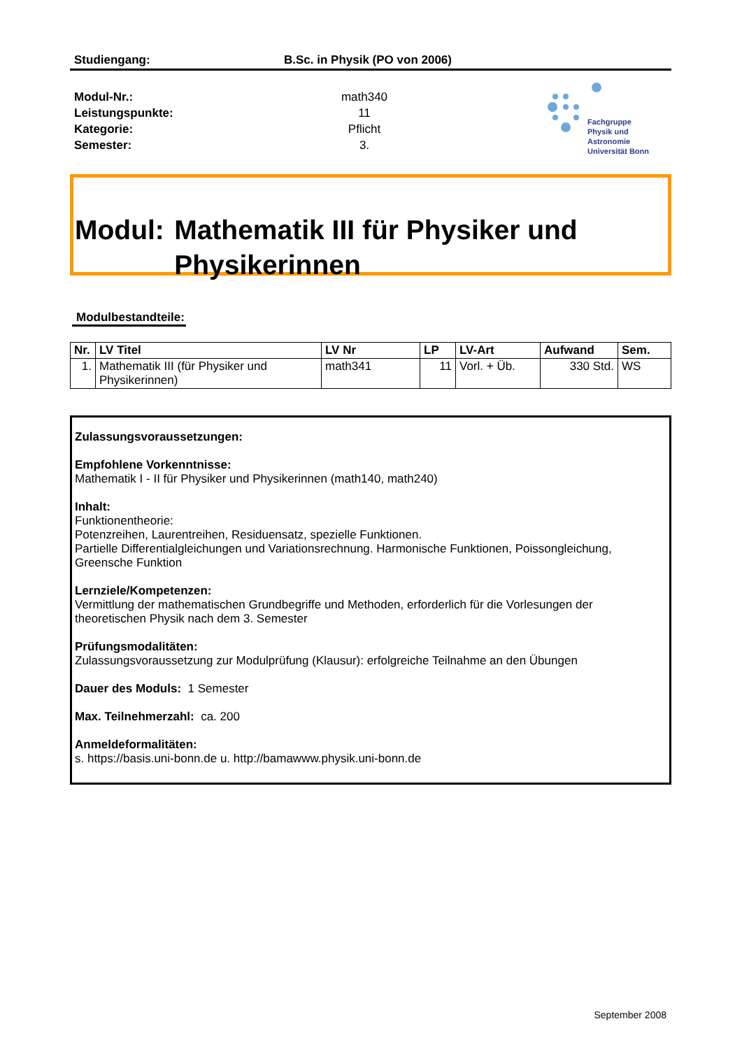Studiengang: B.Sc. in Physik (PO von 2006)
Modul-Nr.:
Leistungspunkte:
Kategorie:
Semester:
math340
11
Pflicht
3.
Fachgruppe
Physik und Astronomie
Universität Bonn
Modul: Mathematik III für Physiker und Physikerinnen
Modulbestandteile:
| Nr. | LV Titel | LV Nr | LP | LV-Art | Aufwand | Sem. |
| --- | --- | --- | --- | --- | --- | --- |
| 1. | Mathematik III (für Physiker und Physikerinnen) | math341 | 11 | Vorl. + Üb. | 330 Std. | WS |
Zulassungsvoraussetzungen:
Empfohlene Vorkenntnisse:
Mathematik I - II für Physiker und Physikerinnen (math140, math240)
Inhalt:
Funktionentheorie:
Potenzreihen, Laurentreihen, Residuensatz, spezielle Funktionen.
Partielle Differentialgleichungen und Variationsrechnung. Harmonische Funktionen, Poissongleichung, Greensche Funktion
Lernziele/Kompetenzen:
Vermittlung der mathematischen Grundbegriffe und Methoden, erforderlich für die Vorlesungen der theoretischen Physik nach dem 3. Semester
Prüfungsmodalitäten:
Zulassungsvoraussetzung zur Modulprüfung (Klausur): erfolgreiche Teilnahme an den Übungen
Dauer des Moduls: 1 Semester
Max. Teilnehmerzahl: ca. 200
Anmeldeformalitäten:
s. https://basis.uni-bonn.de u. http://bamawww.physik.uni-bonn.de
September 2008